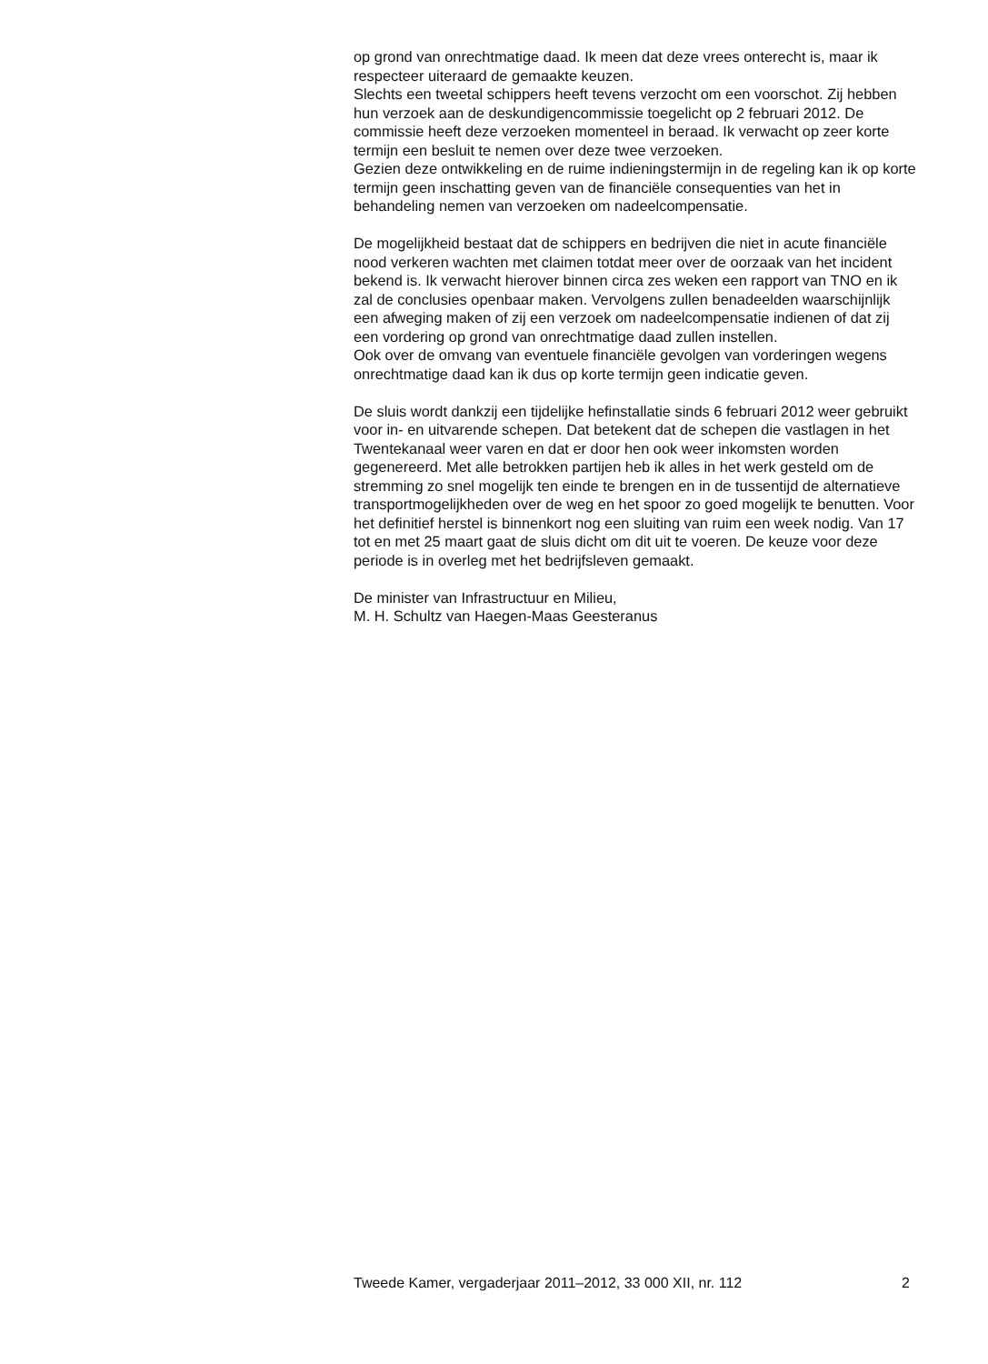op grond van onrechtmatige daad. Ik meen dat deze vrees onterecht is, maar ik respecteer uiteraard de gemaakte keuzen.
Slechts een tweetal schippers heeft tevens verzocht om een voorschot. Zij hebben hun verzoek aan de deskundigencommissie toegelicht op 2 februari 2012. De commissie heeft deze verzoeken momenteel in beraad. Ik verwacht op zeer korte termijn een besluit te nemen over deze twee verzoeken.
Gezien deze ontwikkeling en de ruime indieningstermijn in de regeling kan ik op korte termijn geen inschatting geven van de financiële consequenties van het in behandeling nemen van verzoeken om nadeelcompensatie.
De mogelijkheid bestaat dat de schippers en bedrijven die niet in acute financiële nood verkeren wachten met claimen totdat meer over de oorzaak van het incident bekend is. Ik verwacht hierover binnen circa zes weken een rapport van TNO en ik zal de conclusies openbaar maken. Vervolgens zullen benadeelden waarschijnlijk een afweging maken of zij een verzoek om nadeelcompensatie indienen of dat zij een vordering op grond van onrechtmatige daad zullen instellen.
Ook over de omvang van eventuele financiële gevolgen van vorderingen wegens onrechtmatige daad kan ik dus op korte termijn geen indicatie geven.
De sluis wordt dankzij een tijdelijke hefinstallatie sinds 6 februari 2012 weer gebruikt voor in- en uitvarende schepen. Dat betekent dat de schepen die vastlagen in het Twentekanaal weer varen en dat er door hen ook weer inkomsten worden gegenereerd. Met alle betrokken partijen heb ik alles in het werk gesteld om de stremming zo snel mogelijk ten einde te brengen en in de tussentijd de alternatieve transportmogelijkheden over de weg en het spoor zo goed mogelijk te benutten. Voor het definitief herstel is binnenkort nog een sluiting van ruim een week nodig. Van 17 tot en met 25 maart gaat de sluis dicht om dit uit te voeren. De keuze voor deze periode is in overleg met het bedrijfsleven gemaakt.
De minister van Infrastructuur en Milieu,
M. H. Schultz van Haegen-Maas Geesteranus
Tweede Kamer, vergaderjaar 2011–2012, 33 000 XII, nr. 112 2